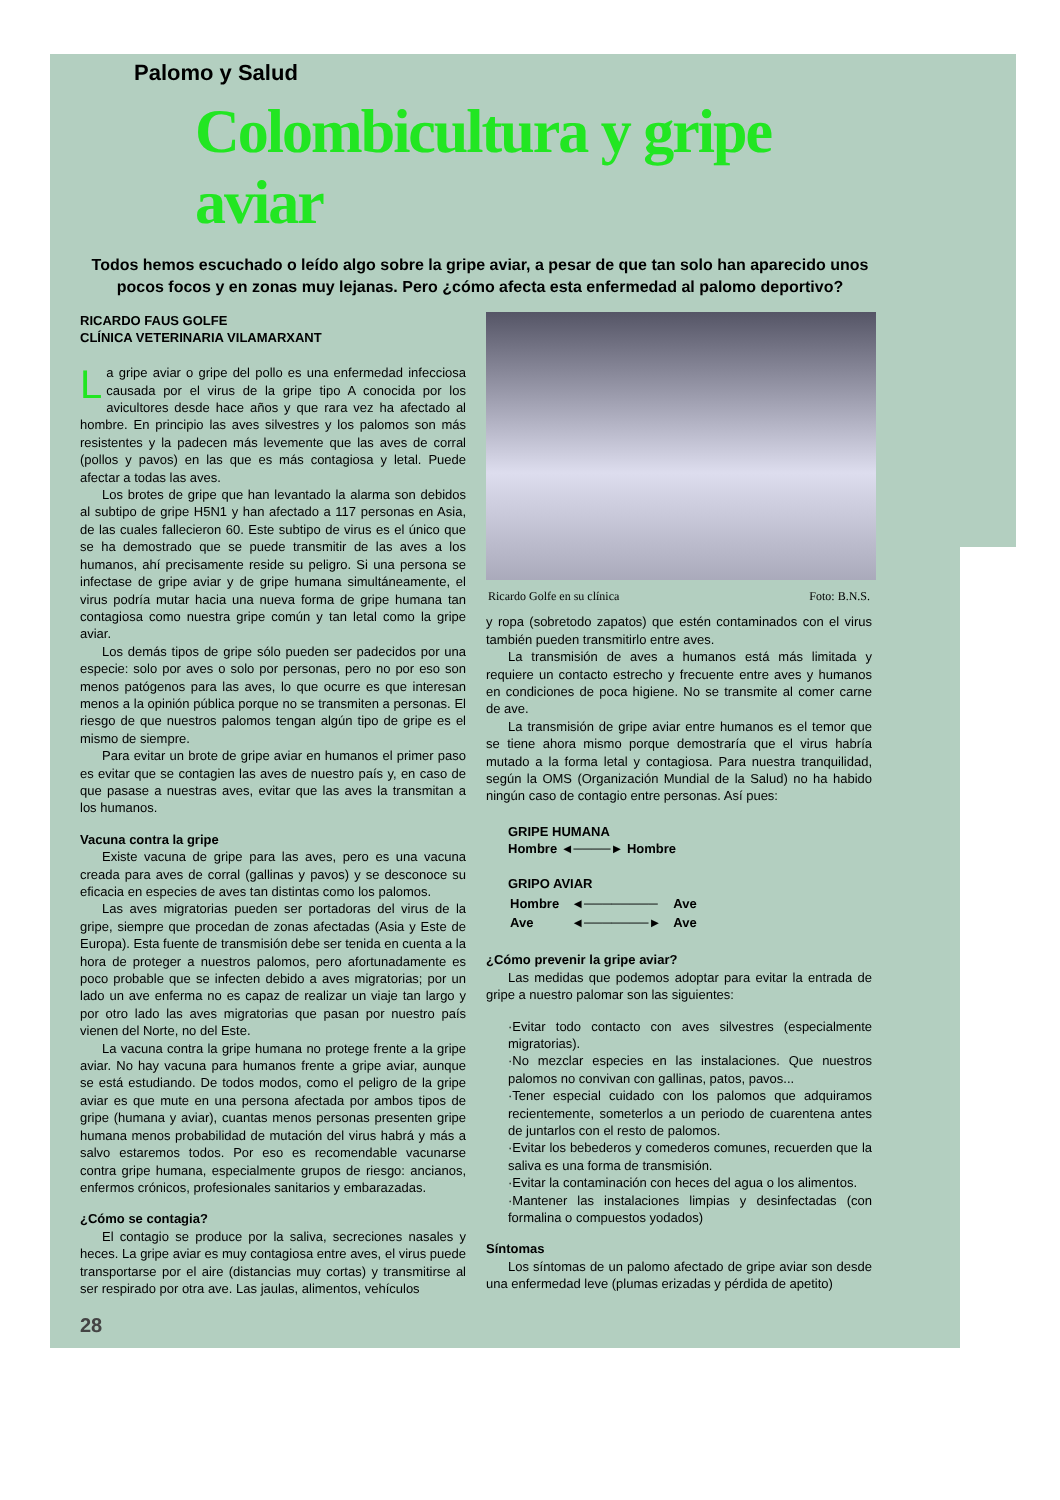Palomo y Salud
Colombicultura y gripe aviar
Todos hemos escuchado o leído algo sobre la gripe aviar, a pesar de que tan solo han aparecido unos pocos focos y en zonas muy lejanas. Pero ¿cómo afecta esta enfermedad al palomo deportivo?
RICARDO FAUS GOLFE
CLÍNICA VETERINARIA VILAMARXANT
La gripe aviar o gripe del pollo es una enfermedad infecciosa causada por el virus de la gripe tipo A conocida por los avicultores desde hace años y que rara vez ha afectado al hombre. En principio las aves silvestres y los palomos son más resistentes y la padecen más levemente que las aves de corral (pollos y pavos) en las que es más contagiosa y letal. Puede afectar a todas las aves.
Los brotes de gripe que han levantado la alarma son debidos al subtipo de gripe H5N1 y han afectado a 117 personas en Asia, de las cuales fallecieron 60. Este subtipo de virus es el único que se ha demostrado que se puede transmitir de las aves a los humanos, ahí precisamente reside su peligro. Si una persona se infectase de gripe aviar y de gripe humana simultáneamente, el virus podría mutar hacia una nueva forma de gripe humana tan contagiosa como nuestra gripe común y tan letal como la gripe aviar.
Los demás tipos de gripe sólo pueden ser padecidos por una especie: solo por aves o solo por personas, pero no por eso son menos patógenos para las aves, lo que ocurre es que interesan menos a la opinión pública porque no se transmiten a personas. El riesgo de que nuestros palomos tengan algún tipo de gripe es el mismo de siempre.
Para evitar un brote de gripe aviar en humanos el primer paso es evitar que se contagien las aves de nuestro país y, en caso de que pasase a nuestras aves, evitar que las aves la transmitan a los humanos.
Vacuna contra la gripe
Existe vacuna de gripe para las aves, pero es una vacuna creada para aves de corral (gallinas y pavos) y se desconoce su eficacia en especies de aves tan distintas como los palomos.
Las aves migratorias pueden ser portadoras del virus de la gripe, siempre que procedan de zonas afectadas (Asia y Este de Europa). Esta fuente de transmisión debe ser tenida en cuenta a la hora de proteger a nuestros palomos, pero afortunadamente es poco probable que se infecten debido a aves migratorias; por un lado un ave enferma no es capaz de realizar un viaje tan largo y por otro lado las aves migratorias que pasan por nuestro país vienen del Norte, no del Este.
La vacuna contra la gripe humana no protege frente a la gripe aviar. No hay vacuna para humanos frente a gripe aviar, aunque se está estudiando. De todos modos, como el peligro de la gripe aviar es que mute en una persona afectada por ambos tipos de gripe (humana y aviar), cuantas menos personas presenten gripe humana menos probabilidad de mutación del virus habrá y más a salvo estaremos todos. Por eso es recomendable vacunarse contra gripe humana, especialmente grupos de riesgo: ancianos, enfermos crónicos, profesionales sanitarios y embarazadas.
¿Cómo se contagia?
El contagio se produce por la saliva, secreciones nasales y heces. La gripe aviar es muy contagiosa entre aves, el virus puede transportarse por el aire (distancias muy cortas) y transmitirse al ser respirado por otra ave. Las jaulas, alimentos, vehículos
28
Ricardo Golfe en su clínica Foto: B.N.S.
y ropa (sobretodo zapatos) que estén contaminados con el virus también pueden transmitirlo entre aves.
La transmisión de aves a humanos está más limitada y requiere un contacto estrecho y frecuente entre aves y humanos en condiciones de poca higiene. No se transmite al comer carne de ave.
La transmisión de gripe aviar entre humanos es el temor que se tiene ahora mismo porque demostraría que el virus habría mutado a la forma letal y contagiosa. Para nuestra tranquilidad, según la OMS (Organización Mundial de la Salud) no ha habido ningún caso de contagio entre personas. Así pues:
GRIPE HUMANA
Hombre ◄────► Hombre
GRIPO AVIAR
| Hombre | ◄──────── | Ave |
| Ave | ◄───────► | Ave |
¿Cómo prevenir la gripe aviar?
Las medidas que podemos adoptar para evitar la entrada de gripe a nuestro palomar son las siguientes:
·Evitar todo contacto con aves silvestres (especialmente migratorias).
·No mezclar especies en las instalaciones. Que nuestros palomos no convivan con gallinas, patos, pavos...
·Tener especial cuidado con los palomos que adquiramos recientemente, someterlos a un periodo de cuarentena antes de juntarlos con el resto de palomos.
·Evitar los bebederos y comederos comunes, recuerden que la saliva es una forma de transmisión.
·Evitar la contaminación con heces del agua o los alimentos.
·Mantener las instalaciones limpias y desinfectadas (con formalina o compuestos yodados)
Síntomas
Los síntomas de un palomo afectado de gripe aviar son desde una enfermedad leve (plumas erizadas y pérdida de apetito)